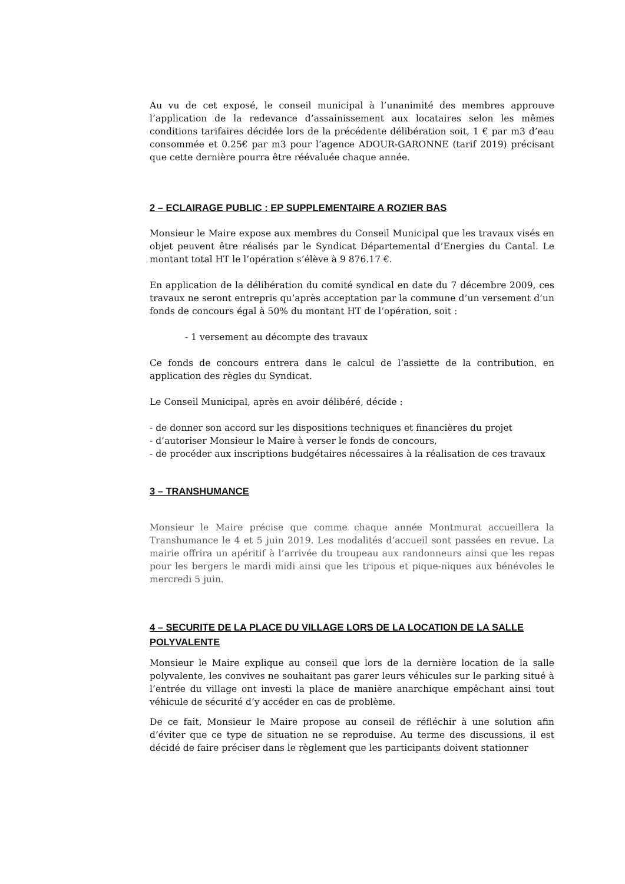Au vu de cet exposé, le conseil municipal à l’unanimité des membres approuve l’application de la redevance d’assainissement aux locataires selon les mêmes conditions tarifaires décidée lors de la précédente délibération soit, 1 € par m3 d’eau consommée et 0.25€ par m3 pour l’agence ADOUR-GARONNE (tarif 2019) précisant que cette dernière pourra être réévaluée chaque année.
2 – ECLAIRAGE PUBLIC : EP SUPPLEMENTAIRE A ROZIER BAS
Monsieur le Maire expose aux membres du Conseil Municipal que les travaux visés en objet peuvent être réalisés par le Syndicat Départemental d’Energies du Cantal. Le montant total HT le l’opération s’élève à 9 876.17 €.
En application de la délibération du comité syndical en date du 7 décembre 2009, ces travaux ne seront entrepris qu’après acceptation par la commune d’un versement d’un fonds de concours égal à 50% du montant HT de l’opération, soit :
- 1 versement au décompte des travaux
Ce fonds de concours entrera dans le calcul de l’assiette de la contribution, en application des règles du Syndicat.
Le Conseil Municipal, après en avoir délibéré, décide :
- de donner son accord sur les dispositions techniques et financières du projet
- d’autoriser Monsieur le Maire à verser le fonds de concours,
- de procéder aux inscriptions budgétaires nécessaires à la réalisation de ces travaux
3 – TRANSHUMANCE
Monsieur le Maire précise que comme chaque année Montmurat accueillera la Transhumance le 4 et 5 juin 2019. Les modalités d’accueil sont passées en revue. La mairie offrira un apéritif à l’arrivée du troupeau aux randonneurs ainsi que les repas pour les bergers le mardi midi ainsi que les tripous et pique-niques aux bénévoles le mercredi 5 juin.
4 – SECURITE DE LA PLACE DU VILLAGE LORS DE LA LOCATION DE LA SALLE POLYVALENTE
Monsieur le Maire explique au conseil que lors de la dernière location de la salle polyvalente, les convives ne souhaitant pas garer leurs véhicules sur le parking situé à l’entrée du village ont investi la place de manière anarchique empêchant ainsi tout véhicule de sécurité d’y accéder en cas de problème.
De ce fait, Monsieur le Maire propose au conseil de réfléchir à une solution afin d’éviter que ce type de situation ne se reproduise. Au terme des discussions, il est décidé de faire préciser dans le règlement que les participants doivent stationner